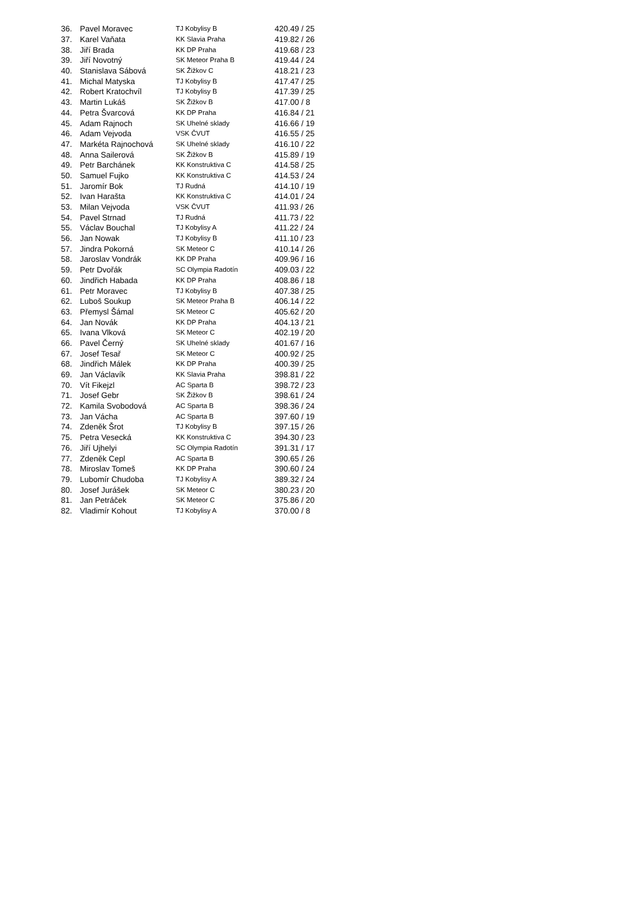| 36. | Pavel Moravec | TJ Kobylisy B | 420.49 / 25 |
| 37. | Karel Vaňata | KK Slavia Praha | 419.82 / 26 |
| 38. | Jiří Brada | KK DP Praha | 419.68 / 23 |
| 39. | Jiří Novotný | SK Meteor Praha B | 419.44 / 24 |
| 40. | Stanislava Sábová | SK Žižkov C | 418.21 / 23 |
| 41. | Michal Matyska | TJ Kobylisy B | 417.47 / 25 |
| 42. | Robert Kratochvíl | TJ Kobylisy B | 417.39 / 25 |
| 43. | Martin Lukáš | SK Žižkov B | 417.00 / 8 |
| 44. | Petra Švarcová | KK DP Praha | 416.84 / 21 |
| 45. | Adam Rajnoch | SK Uhelné sklady | 416.66 / 19 |
| 46. | Adam Vejvoda | VSK ČVUT | 416.55 / 25 |
| 47. | Markéta Rajnochová | SK Uhelné sklady | 416.10 / 22 |
| 48. | Anna Sailerová | SK Žižkov B | 415.89 / 19 |
| 49. | Petr Barchánek | KK Konstruktiva C | 414.58 / 25 |
| 50. | Samuel Fujko | KK Konstruktiva C | 414.53 / 24 |
| 51. | Jaromír Bok | TJ Rudná | 414.10 / 19 |
| 52. | Ivan Harašta | KK Konstruktiva C | 414.01 / 24 |
| 53. | Milan Vejvoda | VSK ČVUT | 411.93 / 26 |
| 54. | Pavel Strnad | TJ Rudná | 411.73 / 22 |
| 55. | Václav Bouchal | TJ Kobylisy A | 411.22 / 24 |
| 56. | Jan Nowak | TJ Kobylisy B | 411.10 / 23 |
| 57. | Jindra Pokorná | SK Meteor C | 410.14 / 26 |
| 58. | Jaroslav Vondrák | KK DP Praha | 409.96 / 16 |
| 59. | Petr Dvořák | SC Olympia Radotín | 409.03 / 22 |
| 60. | Jindřich Habada | KK DP Praha | 408.86 / 18 |
| 61. | Petr Moravec | TJ Kobylisy B | 407.38 / 25 |
| 62. | Luboš Soukup | SK Meteor Praha B | 406.14 / 22 |
| 63. | Přemysl Šámal | SK Meteor C | 405.62 / 20 |
| 64. | Jan Novák | KK DP Praha | 404.13 / 21 |
| 65. | Ivana Vlková | SK Meteor C | 402.19 / 20 |
| 66. | Pavel Černý | SK Uhelné sklady | 401.67 / 16 |
| 67. | Josef Tesař | SK Meteor C | 400.92 / 25 |
| 68. | Jindřich Málek | KK DP Praha | 400.39 / 25 |
| 69. | Jan Václavík | KK Slavia Praha | 398.81 / 22 |
| 70. | Vít Fikejzl | AC Sparta B | 398.72 / 23 |
| 71. | Josef Gebr | SK Žižkov B | 398.61 / 24 |
| 72. | Kamila Svobodová | AC Sparta B | 398.36 / 24 |
| 73. | Jan Vácha | AC Sparta B | 397.60 / 19 |
| 74. | Zdeněk Šrot | TJ Kobylisy B | 397.15 / 26 |
| 75. | Petra Vesecká | KK Konstruktiva C | 394.30 / 23 |
| 76. | Jiří Ujhelyi | SC Olympia Radotín | 391.31 / 17 |
| 77. | Zdeněk Cepl | AC Sparta B | 390.65 / 26 |
| 78. | Miroslav Tomeš | KK DP Praha | 390.60 / 24 |
| 79. | Lubomír Chudoba | TJ Kobylisy A | 389.32 / 24 |
| 80. | Josef Jurášek | SK Meteor C | 380.23 / 20 |
| 81. | Jan Petráček | SK Meteor C | 375.86 / 20 |
| 82. | Vladimír Kohout | TJ Kobylisy A | 370.00 / 8 |